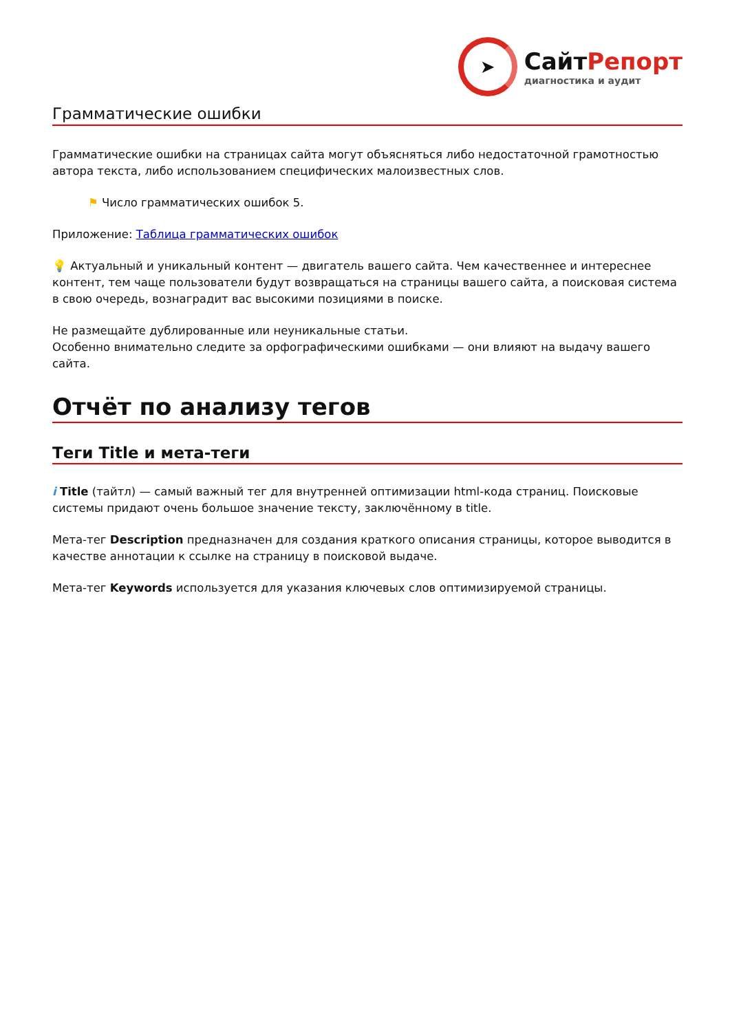➤
СайтРепорт
диагностика и аудит
Грамматические ошибки
Грамматические ошибки на страницах сайта могут объясняться либо недостаточной грамотностью автора текста, либо использованием специфических малоизвестных слов.
⚑ Число грамматических ошибок 5.
Приложение: Таблица грамматических ошибок
💡 Актуальный и уникальный контент — двигатель вашего сайта. Чем качественнее и интереснее контент, тем чаще пользователи будут возвращаться на страницы вашего сайта, а поисковая система в свою очередь, вознаградит вас высокими позициями в поиске.
Не размещайте дублированные или неуникальные статьи.
Особенно внимательно следите за орфографическими ошибками — они влияют на выдачу вашего сайта.
Отчёт по анализу тегов
Теги Title и мета-теги
i Title (тайтл) — самый важный тег для внутренней оптимизации html-кода страниц. Поисковые системы придают очень большое значение тексту, заключённому в title.
Мета-тег Description предназначен для создания краткого описания страницы, которое выводится в качестве аннотации к ссылке на страницу в поисковой выдаче.
Мета-тег Keywords используется для указания ключевых слов оптимизируемой страницы.